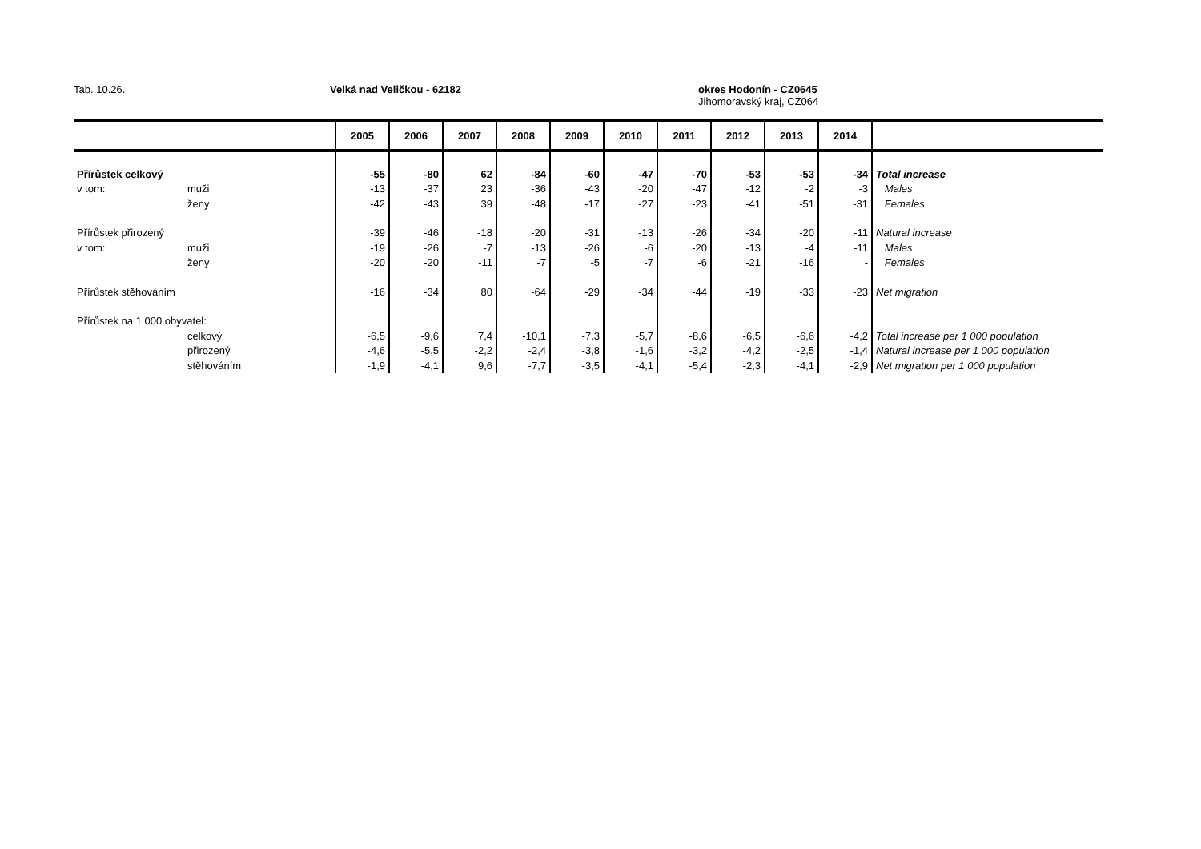Tab. 10.26. Velká nad Veličkou - 62182 okres Hodonín - CZ0645
Jihomoravský kraj, CZ064
| | | 2005 | 2006 | 2007 | 2008 | 2009 | 2010 | 2011 | 2012 | 2013 | 2014 | |
| --- | --- | --- | --- | --- | --- | --- | --- | --- | --- | --- | --- | --- |
| Přírůstek celkový | | -55 | -80 | 62 | -84 | -60 | -47 | -70 | -53 | -53 | -34 | Total increase |
| v tom: | muži | -13 | -37 | 23 | -36 | -43 | -20 | -47 | -12 | -2 | -3 | Males |
| | ženy | -42 | -43 | 39 | -48 | -17 | -27 | -23 | -41 | -51 | -31 | Females |
| Přírůstek přirozený | | -39 | -46 | -18 | -20 | -31 | -13 | -26 | -34 | -20 | -11 | Natural increase |
| v tom: | muži | -19 | -26 | -7 | -13 | -26 | -6 | -20 | -13 | -4 | -11 | Males |
| | ženy | -20 | -20 | -11 | -7 | -5 | -7 | -6 | -21 | -16 | - | Females |
| Přírůstek stěhováním | | -16 | -34 | 80 | -64 | -29 | -34 | -44 | -19 | -33 | -23 | Net migration |
| Přírůstek na 1 000 obyvatel: | | | | | | | | | | | | |
| | celkový | -6,5 | -9,6 | 7,4 | -10,1 | -7,3 | -5,7 | -8,6 | -6,5 | -6,6 | -4,2 | Total increase per 1 000 population |
| | přirozený | -4,6 | -5,5 | -2,2 | -2,4 | -3,8 | -1,6 | -3,2 | -4,2 | -2,5 | -1,4 | Natural increase per 1 000 population |
| | stěhováním | -1,9 | -4,1 | 9,6 | -7,7 | -3,5 | -4,1 | -5,4 | -2,3 | -4,1 | -2,9 | Net migration per 1 000 population |